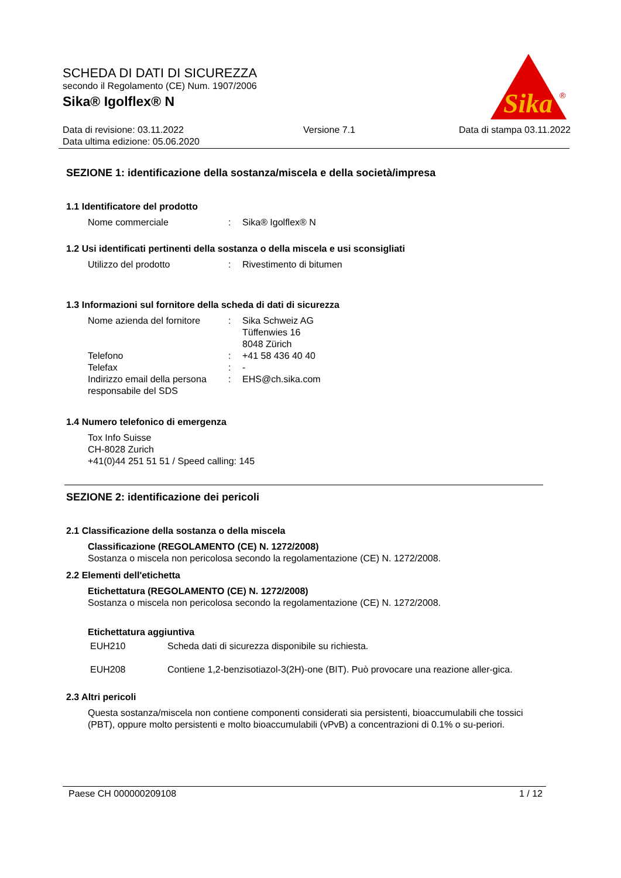SCHEDA DI DATI DI SICUREZZA
secondo il Regolamento (CE) Num. 1907/2006
Sika® Igolflex® N
Sika
®
Data di revisione: 03.11.2022
Data ultima edizione: 05.06.2020
Versione 7.1 Data di stampa 03.11.2022
SEZIONE 1: identificazione della sostanza/miscela e della società/impresa
1.1 Identificatore del prodotto
Nome commerciale : Sika® Igolflex® N
1.2 Usi identificati pertinenti della sostanza o della miscela e usi sconsigliati
Utilizzo del prodotto : Rivestimento di bitumen
1.3 Informazioni sul fornitore della scheda di dati di sicurezza
Nome azienda del fornitore
: Sika Schweiz AG
Tüffenwies 16
8048 Zürich
Telefono : +41 58 436 40 40
Telefax : -
Indirizzo email della persona responsabile del SDS
: EHS@ch.sika.com
1.4 Numero telefonico di emergenza
Tox Info Suisse
CH-8028 Zurich
+41(0)44 251 51 51 / Speed calling: 145
SEZIONE 2: identificazione dei pericoli
2.1 Classificazione della sostanza o della miscela
Classificazione (REGOLAMENTO (CE) N. 1272/2008)
Sostanza o miscela non pericolosa secondo la regolamentazione (CE) N. 1272/2008.
2.2 Elementi dell'etichetta
Etichettatura (REGOLAMENTO (CE) N. 1272/2008)
Sostanza o miscela non pericolosa secondo la regolamentazione (CE) N. 1272/2008.
Etichettatura aggiuntiva
EUH210 Scheda dati di sicurezza disponibile su richiesta.
EUH208 Contiene 1,2-benzisotiazol-3(2H)-one (BIT). Può provocare una reazione aller-gica.
2.3 Altri pericoli
Questa sostanza/miscela non contiene componenti considerati sia persistenti, bioaccumulabili che tossici (PBT), oppure molto persistenti e molto bioaccumulabili (vPvB) a concentrazioni di 0.1% o su-periori.
Paese CH 000000209108 1 / 12